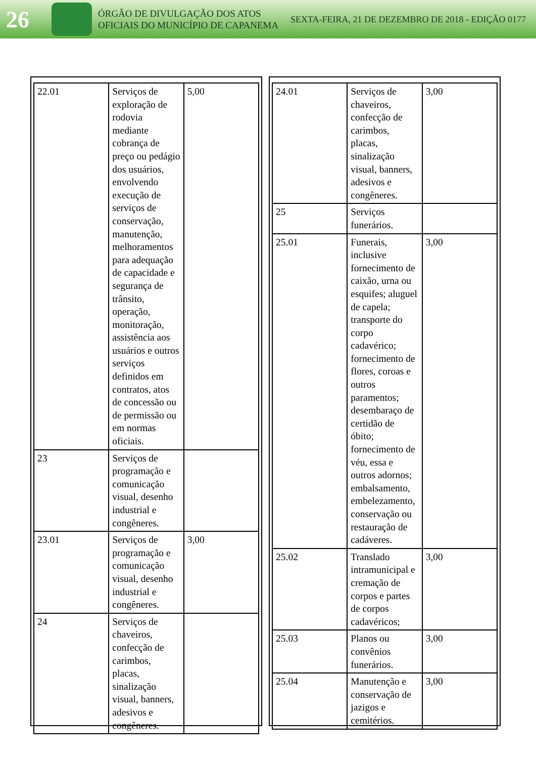26
ÓRGÃO DE DIVULGAÇÃO DOS ATOS OFICIAIS DO MUNICÍPIO DE CAPANEMA
SEXTA-FEIRA, 21 DE DEZEMBRO DE 2018 - EDIÇÃO 0177
| 22.01 | Serviços de exploração de rodovia mediante cobrança de preço ou pedágio dos usuários, envolvendo execução de serviços de conservação, manutenção, melhoramentos para adequação de capacidade e segurança de trânsito, operação, monitoração, assistência aos usuários e outros serviços definidos em contratos, atos de concessão ou de permissão ou em normas oficiais. | 5,00 |
| 23 | Serviços de programação e comunicação visual, desenho industrial e congêneres. | |
| 23.01 | Serviços de programação e comunicação visual, desenho industrial e congêneres. | 3,00 |
| 24 | Serviços de chaveiros, confecção de carimbos, placas, sinalização visual, banners, adesivos e congêneres. | |
| 24.01 | Serviços de chaveiros, confecção de carimbos, placas, sinalização visual, banners, adesivos e congêneres. | 3,00 |
| 25 | Serviços funerários. | |
| 25.01 | Funerais, inclusive fornecimento de caixão, urna ou esquifes; aluguel de capela; transporte do corpo cadavérico; fornecimento de flores, coroas e outros paramentos; desembaraço de certidão de óbito; fornecimento de véu, essa e outros adornos; embalsamento, embelezamento, conservação ou restauração de cadáveres. | 3,00 |
| 25.02 | Translado intramunicipal e cremação de corpos e partes de corpos cadavéricos; | 3,00 |
| 25.03 | Planos ou convênios funerários. | 3,00 |
| 25.04 | Manutenção e conservação de jazigos e cemitérios. | 3,00 |